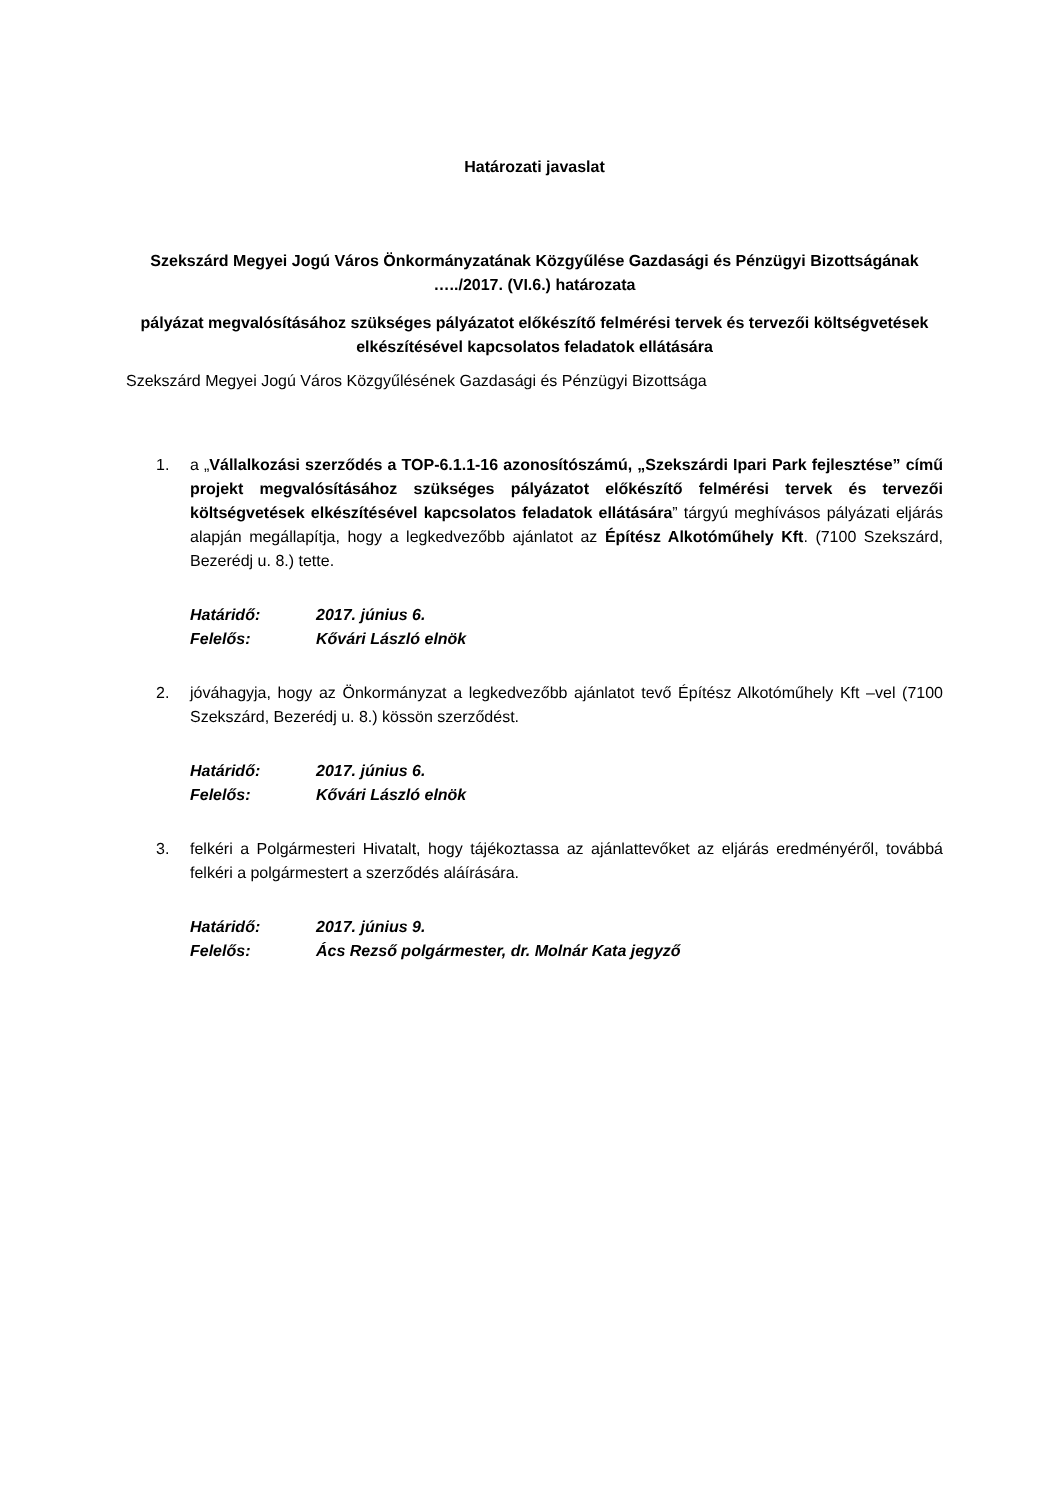Határozati javaslat
Szekszárd Megyei Jogú Város Önkormányzatának Közgyűlése Gazdasági és Pénzügyi Bizottságának …../2017. (VI.6.) határozata
pályázat megvalósításához szükséges pályázatot előkészítő felmérési tervek és tervezői költségvetések elkészítésével kapcsolatos feladatok ellátására
Szekszárd Megyei Jogú Város Közgyűlésének Gazdasági és Pénzügyi Bizottsága
1. a „Vállalkozási szerződés a TOP-6.1.1-16 azonosítószámú, „Szekszárdi Ipari Park fejlesztése” című projekt megvalósításához szükséges pályázatot előkészítő felmérési tervek és tervezői költségvetések elkészítésével kapcsolatos feladatok ellátására” tárgyú meghívásos pályázati eljárás alapján megállapítja, hogy a legkedvezőbb ajánlatot az Építész Alkotóműhely Kft. (7100 Szekszárd, Bezerédj u. 8.) tette.
Határidő: 2017. június 6.
Felelős: Kővári László elnök
2. jóváhagyja, hogy az Önkormányzat a legkedvezőbb ajánlatot tevő Építész Alkotóműhely Kft –vel (7100 Szekszárd, Bezerédj u. 8.) kössön szerződést.
Határidő: 2017. június 6.
Felelős: Kővári László elnök
3. felkéri a Polgármesteri Hivatalt, hogy tájékoztassa az ajánlattevőket az eljárás eredményéről, továbbá felkéri a polgármestert a szerződés aláírására.
Határidő: 2017. június 9.
Felelős: Ács Rezső polgármester, dr. Molnár Kata jegyző